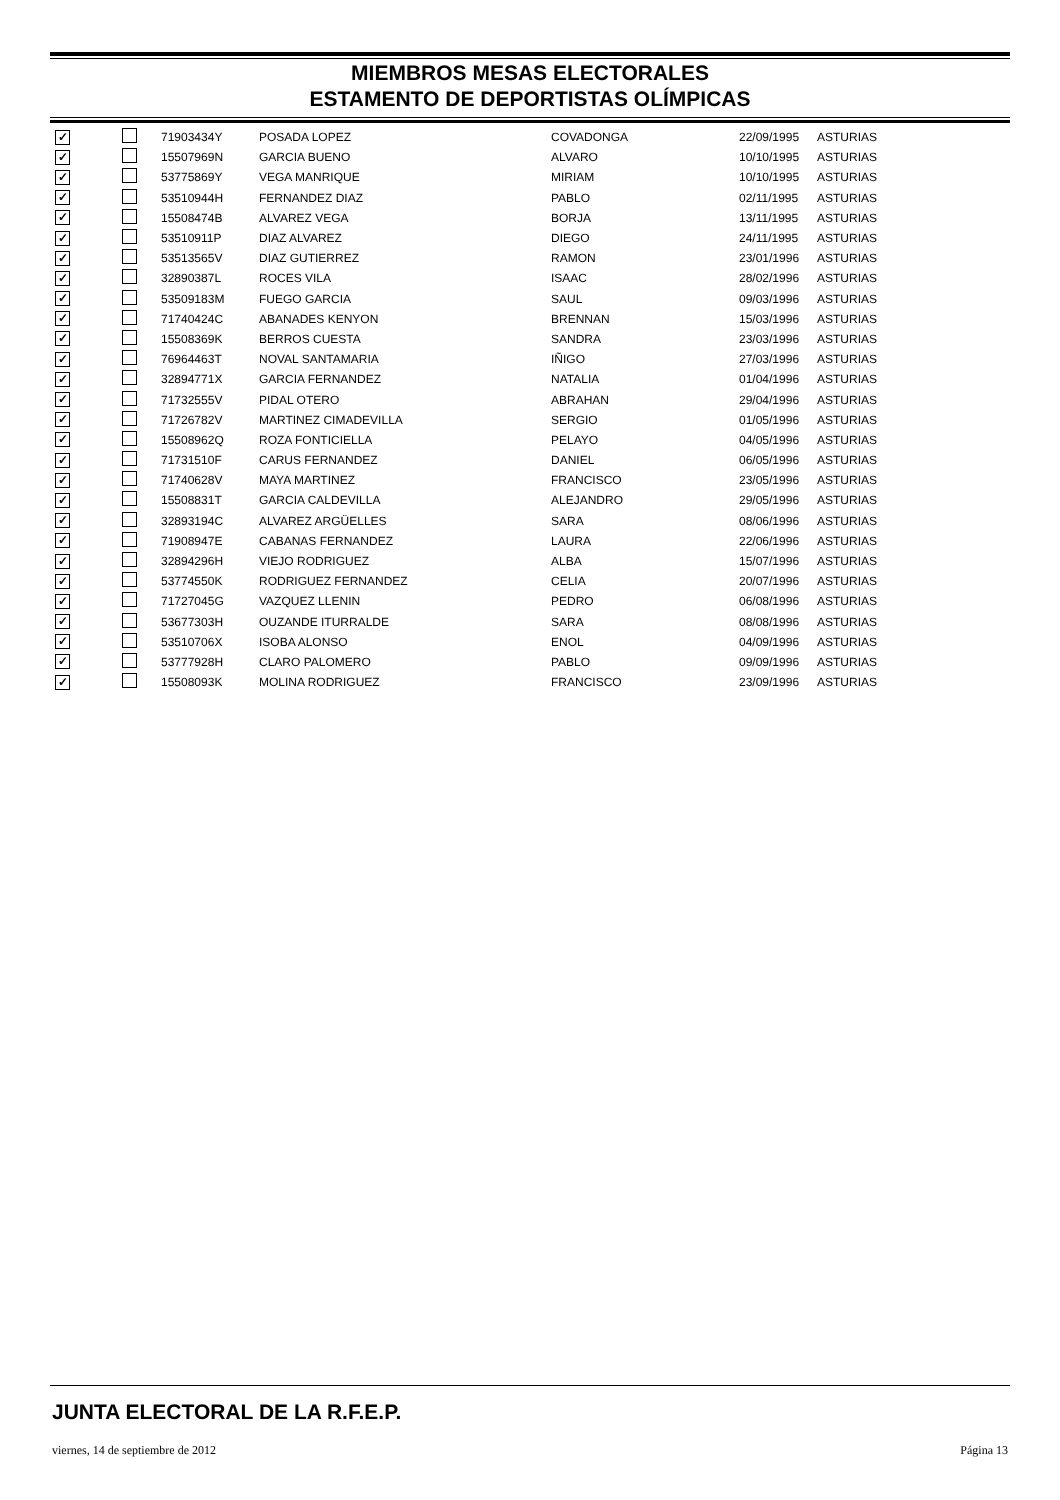MIEMBROS MESAS ELECTORALES
ESTAMENTO DE DEPORTISTAS OLÍMPICAS
| ✓ | | 71903434Y | POSADA LOPEZ | COVADONGA | 22/09/1995 | ASTURIAS |
| ✓ | | 15507969N | GARCIA BUENO | ALVARO | 10/10/1995 | ASTURIAS |
| ✓ | | 53775869Y | VEGA MANRIQUE | MIRIAM | 10/10/1995 | ASTURIAS |
| ✓ | | 53510944H | FERNANDEZ DIAZ | PABLO | 02/11/1995 | ASTURIAS |
| ✓ | | 15508474B | ALVAREZ VEGA | BORJA | 13/11/1995 | ASTURIAS |
| ✓ | | 53510911P | DIAZ ALVAREZ | DIEGO | 24/11/1995 | ASTURIAS |
| ✓ | | 53513565V | DIAZ GUTIERREZ | RAMON | 23/01/1996 | ASTURIAS |
| ✓ | | 32890387L | ROCES VILA | ISAAC | 28/02/1996 | ASTURIAS |
| ✓ | | 53509183M | FUEGO GARCIA | SAUL | 09/03/1996 | ASTURIAS |
| ✓ | | 71740424C | ABANADES KENYON | BRENNAN | 15/03/1996 | ASTURIAS |
| ✓ | | 15508369K | BERROS CUESTA | SANDRA | 23/03/1996 | ASTURIAS |
| ✓ | | 76964463T | NOVAL SANTAMARIA | IÑIGO | 27/03/1996 | ASTURIAS |
| ✓ | | 32894771X | GARCIA FERNANDEZ | NATALIA | 01/04/1996 | ASTURIAS |
| ✓ | | 71732555V | PIDAL OTERO | ABRAHAN | 29/04/1996 | ASTURIAS |
| ✓ | | 71726782V | MARTINEZ CIMADEVILLA | SERGIO | 01/05/1996 | ASTURIAS |
| ✓ | | 15508962Q | ROZA FONTICIELLA | PELAYO | 04/05/1996 | ASTURIAS |
| ✓ | | 71731510F | CARUS FERNANDEZ | DANIEL | 06/05/1996 | ASTURIAS |
| ✓ | | 71740628V | MAYA MARTINEZ | FRANCISCO | 23/05/1996 | ASTURIAS |
| ✓ | | 15508831T | GARCIA CALDEVILLA | ALEJANDRO | 29/05/1996 | ASTURIAS |
| ✓ | | 32893194C | ALVAREZ ARGÜELLES | SARA | 08/06/1996 | ASTURIAS |
| ✓ | | 71908947E | CABANAS FERNANDEZ | LAURA | 22/06/1996 | ASTURIAS |
| ✓ | | 32894296H | VIEJO RODRIGUEZ | ALBA | 15/07/1996 | ASTURIAS |
| ✓ | | 53774550K | RODRIGUEZ FERNANDEZ | CELIA | 20/07/1996 | ASTURIAS |
| ✓ | | 71727045G | VAZQUEZ LLENIN | PEDRO | 06/08/1996 | ASTURIAS |
| ✓ | | 53677303H | OUZANDE ITURRALDE | SARA | 08/08/1996 | ASTURIAS |
| ✓ | | 53510706X | ISOBA ALONSO | ENOL | 04/09/1996 | ASTURIAS |
| ✓ | | 53777928H | CLARO PALOMERO | PABLO | 09/09/1996 | ASTURIAS |
| ✓ | | 15508093K | MOLINA RODRIGUEZ | FRANCISCO | 23/09/1996 | ASTURIAS |
JUNTA ELECTORAL DE LA R.F.E.P.
viernes, 14 de septiembre de 2012 Página 13